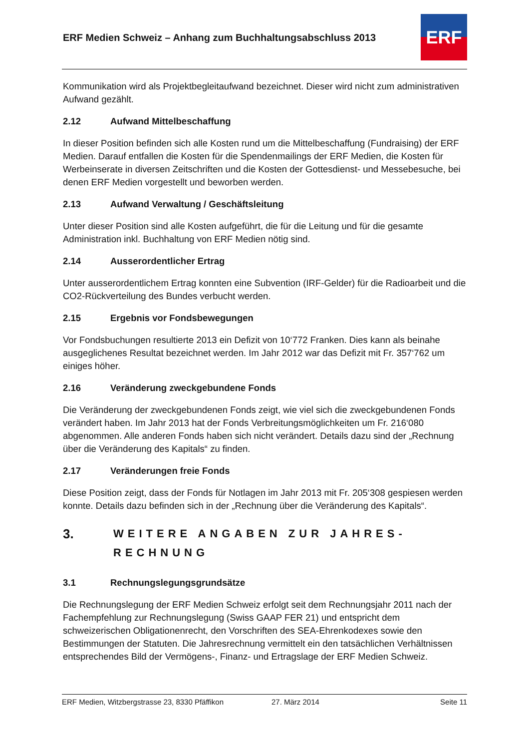ERF Medien Schweiz – Anhang zum Buchhaltungsabschluss 2013
ERF
Kommunikation wird als Projektbegleitaufwand bezeichnet. Dieser wird nicht zum administrativen Aufwand gezählt.
2.12 Aufwand Mittelbeschaffung
In dieser Position befinden sich alle Kosten rund um die Mittelbeschaffung (Fundraising) der ERF Medien. Darauf entfallen die Kosten für die Spendenmailings der ERF Medien, die Kosten für Werbeinserate in diversen Zeitschriften und die Kosten der Gottesdienst- und Messebesuche, bei denen ERF Medien vorgestellt und beworben werden.
2.13 Aufwand Verwaltung / Geschäftsleitung
Unter dieser Position sind alle Kosten aufgeführt, die für die Leitung und für die gesamte Administration inkl. Buchhaltung von ERF Medien nötig sind.
2.14 Ausserordentlicher Ertrag
Unter ausserordentlichem Ertrag konnten eine Subvention (IRF-Gelder) für die Radioarbeit und die CO2-Rückverteilung des Bundes verbucht werden.
2.15 Ergebnis vor Fondsbewegungen
Vor Fondsbuchungen resultierte 2013 ein Defizit von 10‘772 Franken. Dies kann als beinahe ausgeglichenes Resultat bezeichnet werden. Im Jahr 2012 war das Defizit mit Fr. 357‘762 um einiges höher.
2.16 Veränderung zweckgebundene Fonds
Die Veränderung der zweckgebundenen Fonds zeigt, wie viel sich die zweckgebundenen Fonds verändert haben. Im Jahr 2013 hat der Fonds Verbreitungsmöglichkeiten um Fr. 216‘080 abgenommen. Alle anderen Fonds haben sich nicht verändert. Details dazu sind der „Rechnung über die Veränderung des Kapitals“ zu finden.
2.17 Veränderungen freie Fonds
Diese Position zeigt, dass der Fonds für Notlagen im Jahr 2013 mit Fr. 205‘308 gespiesen werden konnte. Details dazu befinden sich in der „Rechnung über die Veränderung des Kapitals“.
3. WEITERE ANGABEN ZUR JAHRES-
RECHNUNG
3.1 Rechnungslegungsgrundsätze
Die Rechnungslegung der ERF Medien Schweiz erfolgt seit dem Rechnungsjahr 2011 nach der Fachempfehlung zur Rechnungslegung (Swiss GAAP FER 21) und entspricht dem schweizerischen Obligationenrecht, den Vorschriften des SEA-Ehrenkodexes sowie den Bestimmungen der Statuten. Die Jahresrechnung vermittelt ein den tatsächlichen Verhältnissen entsprechendes Bild der Vermögens-, Finanz- und Ertragslage der ERF Medien Schweiz.
ERF Medien, Witzbergstrasse 23, 8330 Pfäffikon 27. März 2014 Seite 11